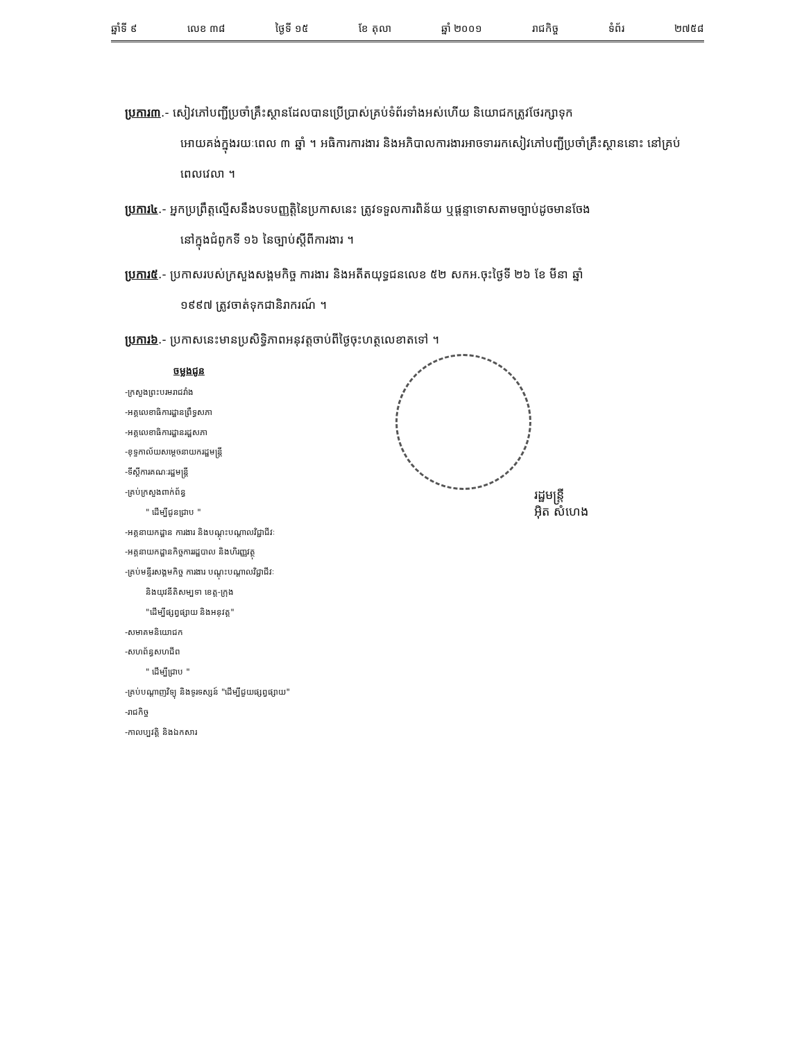ឆ្នាំទី ៩ លេខ ៣៨ ថ្ងៃទី ១៥ ខែ តុលា ឆ្នាំ ២០០១ រាជកិច្ច ទំព័រ ២៧៥៨
ប្រការ៣.- សៀវភៅបញ្ជីប្រចាំគ្រឹះស្ថានដែលបានប្រើប្រាស់គ្រប់ទំព័រទាំងអស់ហើយ និយោជកត្រូវថែរក្សាទុក
អោយគង់ក្នុងរយៈពេល ៣ ឆ្នាំ ។ អធិការការងារ និងអភិបាលការងារអាចទាររកសៀវភៅបញ្ជីប្រចាំគ្រឹះស្ថាននោះ នៅគ្រប់ពេលវេលា ។
ប្រការ៤.- អ្នកប្រព្រឹត្តល្មើសនឹងបទបញ្ញត្តិនៃប្រកាសនេះ ត្រូវទទួលការពិន័យ ឬផ្តន្ទាទោសតាមច្បាប់ដូចមានចែង
នៅក្នុងជំពូកទី ១៦ នៃច្បាប់ស្តីពីការងារ ។
ប្រការ៥.- ប្រកាសរបស់ក្រសួងសង្គមកិច្ច ការងារ និងអតីតយុទ្ធជនលេខ ៥២ សកអ.ចុះថ្ងៃទី ២៦ ខែ មីនា ឆ្នាំ
១៩៩៧ ត្រូវចាត់ទុកជានិរាករណ៍ ។
ប្រការ៦.- ប្រកាសនេះមានប្រសិទ្ធិភាពអនុវត្តចាប់ពីថ្ងៃចុះហត្ថលេខាតទៅ ។
ចម្លងជូន
-ក្រសួងព្រះបរមរាជវាំង
-អគ្គលេខាធិការដ្ឋានព្រឹទ្ធសភា
-អគ្គលេខាធិការដ្ឋានរដ្ឋសភា
-ខុទ្ទកាល័យសម្តេចនាយករដ្ឋមន្ត្រី
-ទីស្តីការគណៈរដ្ឋមន្ត្រី
-គ្រប់ក្រសួងពាក់ព័ន្ធ
" ដើម្បីជូនជ្រាប "
-អគ្គនាយកដ្ឋាន ការងារ និងបណ្តុះបណ្តាលវិជ្ជាជីវៈ
-អគ្គនាយកដ្ឋានកិច្ចការរដ្ឋបាល និងហិរញ្ញវត្ថុ
-គ្រប់មន្ទីរសង្គមកិច្ច ការងារ បណ្តុះបណ្តាលវិជ្ជាជីវៈ
និងយុវនីតិសម្បទា ខេត្ត-ក្រុង
"ដើម្បីផ្សព្វផ្សាយ និងអនុវត្ត"
-សមាគមនិយោជក
-សហព័ន្ធសហជីព
" ដើម្បីជ្រាប "
-គ្រប់បណ្តាញវិទ្យុ និងទូរទស្សន៍ "ដើម្បីជួយផ្សព្វផ្សាយ"
-រាជកិច្ច
-កាលប្បវត្តិ និងឯកសារ
រដ្ឋមន្ត្រី
អ៊ិត សំហេង